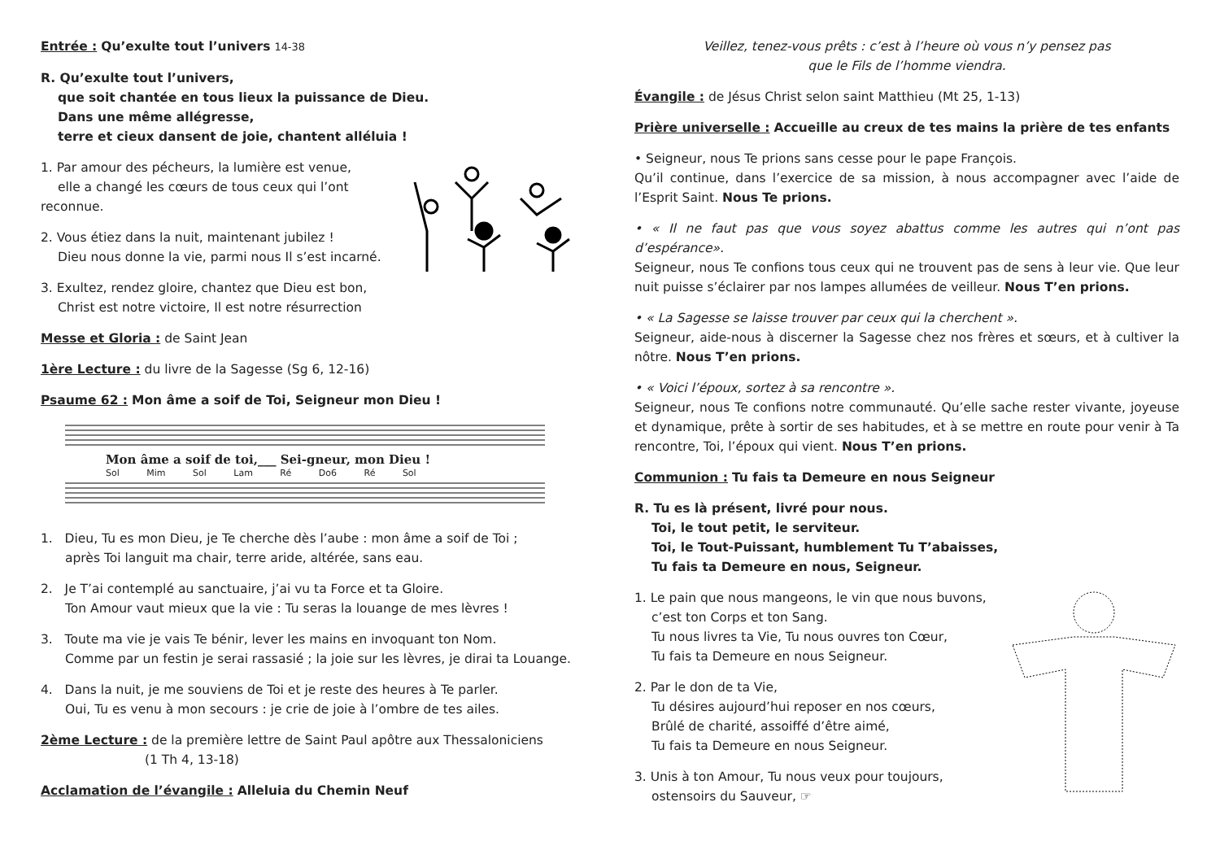Entrée : Qu’exulte tout l’univers 14-38
R. Qu’exulte tout l’univers,
que soit chantée en tous lieux la puissance de Dieu.
Dans une même allégresse,
terre et cieux dansent de joie, chantent alléluia !
1. Par amour des pécheurs, la lumière est venue,
elle a changé les cœurs de tous ceux qui l’ont reconnue.
2. Vous étiez dans la nuit, maintenant jubilez !
Dieu nous donne la vie, parmi nous Il s’est incarné.
3. Exultez, rendez gloire, chantez que Dieu est bon,
Christ est notre victoire, Il est notre résurrection
Messe et Gloria : de Saint Jean
1ère Lecture : du livre de la Sagesse (Sg 6, 12-16)
Psaume 62 : Mon âme a soif de Toi, Seigneur mon Dieu !
Mon âme a soif de toi,___ Sei-gneur, mon Dieu !
Sol Mim Sol Lam Ré Do6 Ré Sol
1. Dieu, Tu es mon Dieu, je Te cherche dès l’aube : mon âme a soif de Toi ;
après Toi languit ma chair, terre aride, altérée, sans eau.
2. Je T’ai contemplé au sanctuaire, j’ai vu ta Force et ta Gloire.
Ton Amour vaut mieux que la vie : Tu seras la louange de mes lèvres !
3. Toute ma vie je vais Te bénir, lever les mains en invoquant ton Nom.
Comme par un festin je serai rassasié ; la joie sur les lèvres, je dirai ta Louange.
4. Dans la nuit, je me souviens de Toi et je reste des heures à Te parler.
Oui, Tu es venu à mon secours : je crie de joie à l’ombre de tes ailes.
2ème Lecture : de la première lettre de Saint Paul apôtre aux Thessaloniciens
(1 Th 4, 13-18)
Acclamation de l’évangile : Alleluia du Chemin Neuf
Veillez, tenez-vous prêts : c’est à l’heure où vous n’y pensez pas
que le Fils de l’homme viendra.
Évangile : de Jésus Christ selon saint Matthieu (Mt 25, 1-13)
Prière universelle : Accueille au creux de tes mains la prière de tes enfants
• Seigneur, nous Te prions sans cesse pour le pape François.
Qu’il continue, dans l’exercice de sa mission, à nous accompagner avec l’aide de l’Esprit Saint. Nous Te prions.
• « Il ne faut pas que vous soyez abattus comme les autres qui n’ont pas d’espérance».
Seigneur, nous Te confions tous ceux qui ne trouvent pas de sens à leur vie. Que leur nuit puisse s’éclairer par nos lampes allumées de veilleur. Nous T’en prions.
• « La Sagesse se laisse trouver par ceux qui la cherchent ».
Seigneur, aide-nous à discerner la Sagesse chez nos frères et sœurs, et à cultiver la nôtre. Nous T’en prions.
• « Voici l’époux, sortez à sa rencontre ».
Seigneur, nous Te confions notre communauté. Qu’elle sache rester vivante, joyeuse et dynamique, prête à sortir de ses habitudes, et à se mettre en route pour venir à Ta rencontre, Toi, l’époux qui vient. Nous T’en prions.
Communion : Tu fais ta Demeure en nous Seigneur
R. Tu es là présent, livré pour nous.
Toi, le tout petit, le serviteur.
Toi, le Tout-Puissant, humblement Tu T’abaisses,
Tu fais ta Demeure en nous, Seigneur.
1. Le pain que nous mangeons, le vin que nous buvons,
c’est ton Corps et ton Sang.
Tu nous livres ta Vie, Tu nous ouvres ton Cœur,
Tu fais ta Demeure en nous Seigneur.
2. Par le don de ta Vie,
Tu désires aujourd’hui reposer en nos cœurs,
Brûlé de charité, assoiffé d’être aimé,
Tu fais ta Demeure en nous Seigneur.
3. Unis à ton Amour, Tu nous veux pour toujours,
ostensoirs du Sauveur, ☞